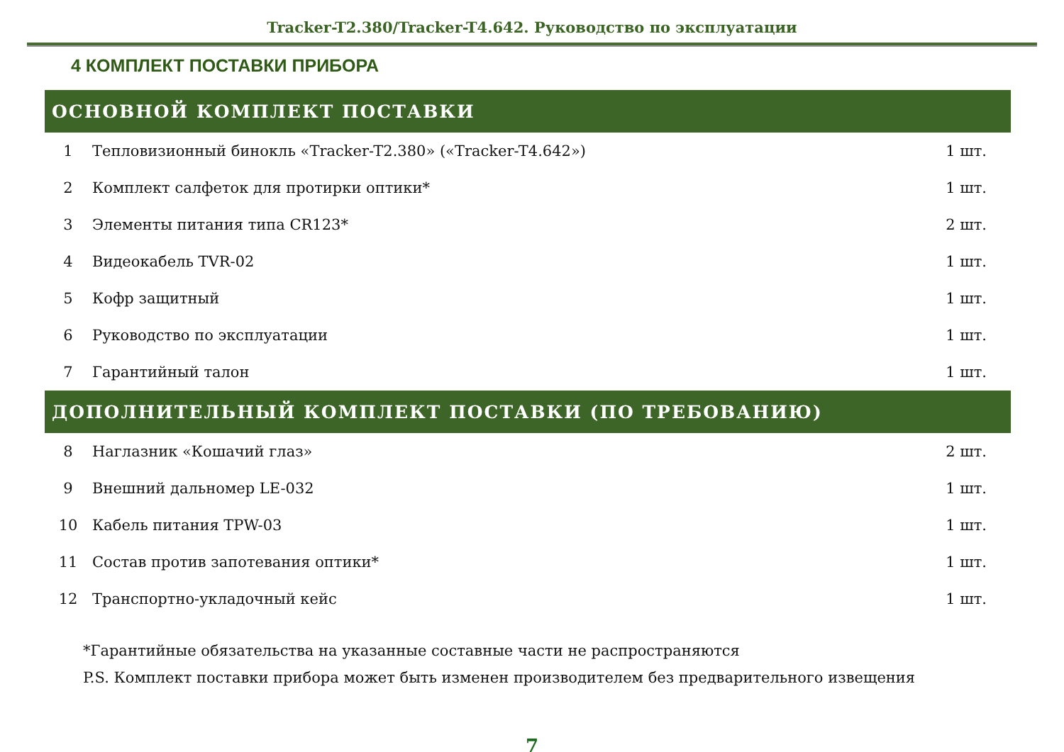Tracker-T2.380/Tracker-T4.642. Руководство по эксплуатации
4 КОМПЛЕКТ ПОСТАВКИ ПРИБОРА
| ОСНОВНОЙ КОМПЛЕКТ ПОСТАВКИ | | |
| --- | --- | --- |
| 1 | Тепловизионный бинокль «Tracker-T2.380» («Tracker-T4.642») | 1 шт. |
| 2 | Комплект салфеток для протирки оптики* | 1 шт. |
| 3 | Элементы питания типа CR123* | 2 шт. |
| 4 | Видеокабель TVR-02 | 1 шт. |
| 5 | Кофр защитный | 1 шт. |
| 6 | Руководство по эксплуатации | 1 шт. |
| 7 | Гарантийный талон | 1 шт. |
| ДОПОЛНИТЕЛЬНЫЙ КОМПЛЕКТ ПОСТАВКИ (ПО ТРЕБОВАНИЮ) | | |
| 8 | Наглазник «Кошачий глаз» | 2 шт. |
| 9 | Внешний дальномер LE-032 | 1 шт. |
| 10 | Кабель питания TPW-03 | 1 шт. |
| 11 | Состав против запотевания оптики* | 1 шт. |
| 12 | Транспортно-укладочный кейс | 1 шт. |
*Гарантийные обязательства на указанные составные части не распространяются
P.S. Комплект поставки прибора может быть изменен производителем без предварительного извещения
7